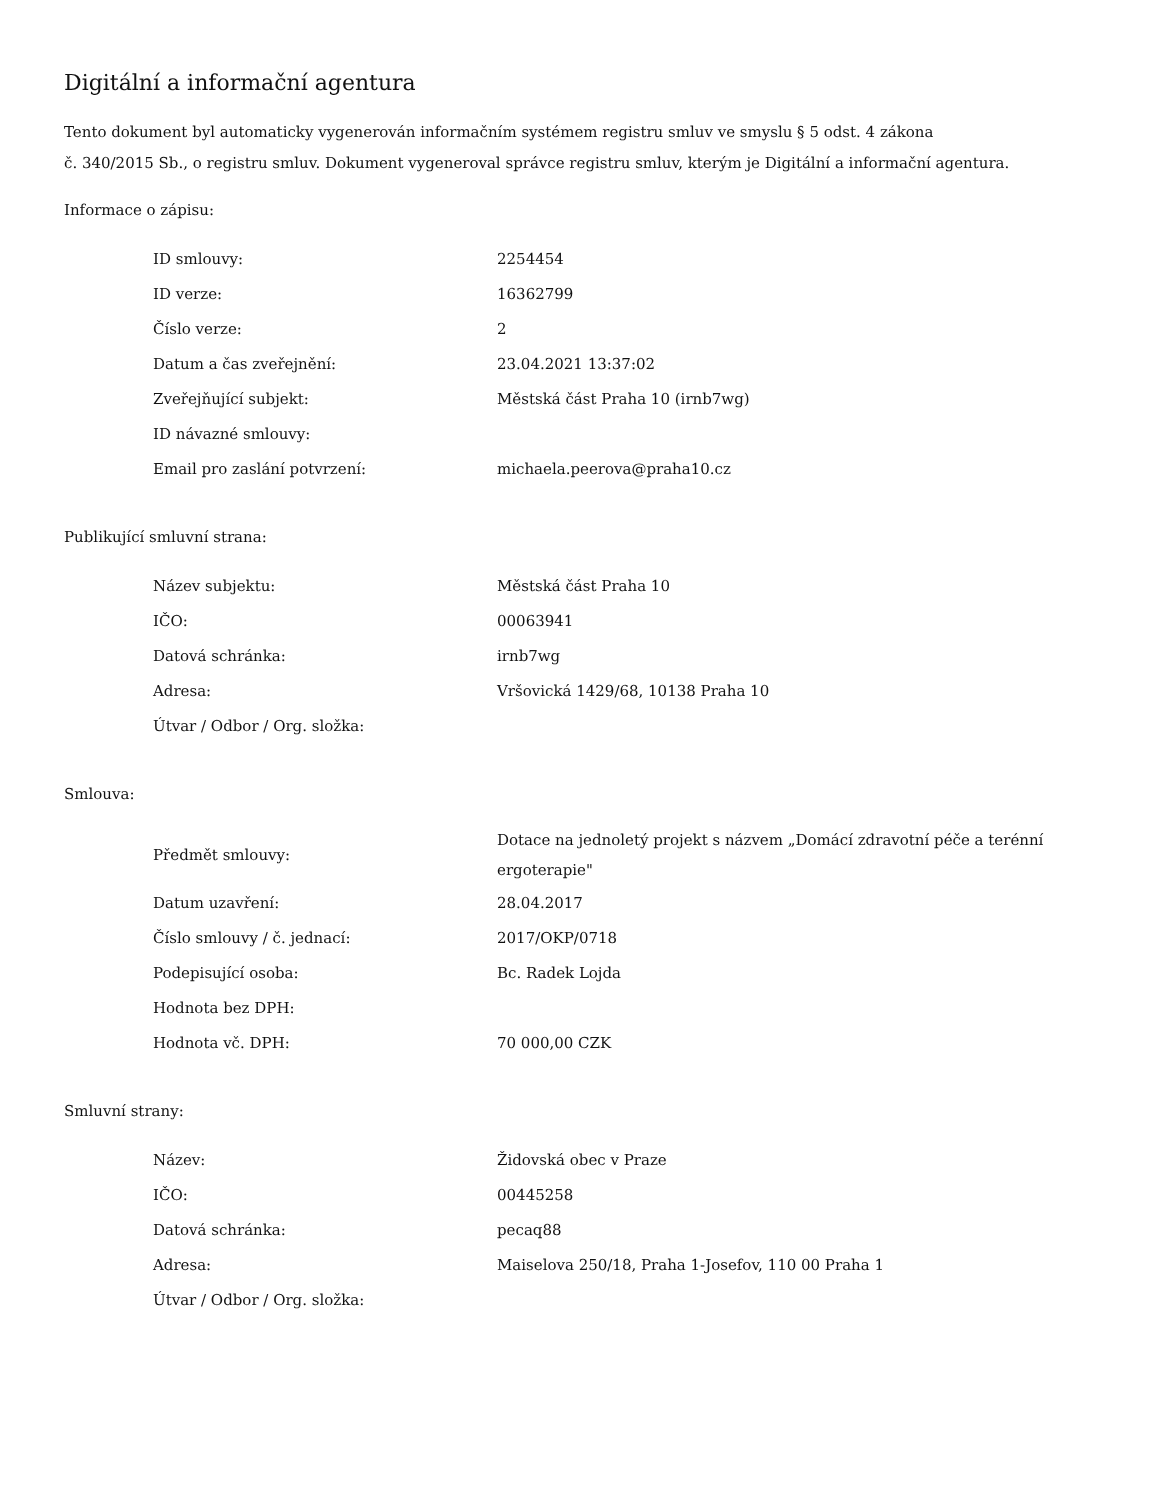Digitální a informační agentura
Tento dokument byl automaticky vygenerován informačním systémem registru smluv ve smyslu § 5 odst. 4 zákona
č. 340/2015 Sb., o registru smluv. Dokument vygeneroval správce registru smluv, kterým je Digitální a informační agentura.
Informace o zápisu:
| ID smlouvy: | 2254454 |
| ID verze: | 16362799 |
| Číslo verze: | 2 |
| Datum a čas zveřejnění: | 23.04.2021 13:37:02 |
| Zveřejňující subjekt: | Městská část Praha 10 (irnb7wg) |
| ID návazné smlouvy: | |
| Email pro zaslání potvrzení: | michaela.peerova@praha10.cz |
Publikující smluvní strana:
| Název subjektu: | Městská část Praha 10 |
| IČO: | 00063941 |
| Datová schránka: | irnb7wg |
| Adresa: | Vršovická 1429/68, 10138 Praha 10 |
| Útvar / Odbor / Org. složka: | |
Smlouva:
| Předmět smlouvy: | Dotace na jednoletý projekt s názvem „Domácí zdravotní péče a terénní ergoterapie" |
| Datum uzavření: | 28.04.2017 |
| Číslo smlouvy / č. jednací: | 2017/OKP/0718 |
| Podepisující osoba: | Bc. Radek Lojda |
| Hodnota bez DPH: | |
| Hodnota vč. DPH: | 70 000,00 CZK |
Smluvní strany:
| Název: | Židovská obec v Praze |
| IČO: | 00445258 |
| Datová schránka: | pecaq88 |
| Adresa: | Maiselova 250/18, Praha 1-Josefov, 110 00 Praha 1 |
| Útvar / Odbor / Org. složka: | |